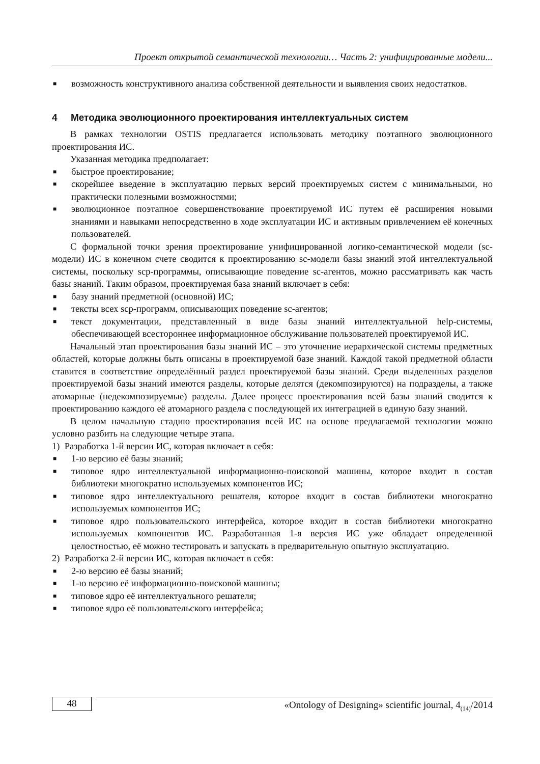Проект открытой семантической технологии… Часть 2: унифицированные модели...
■ возможность конструктивного анализа собственной деятельности и выявления своих недостатков.
4 Методика эволюционного проектирования интеллектуальных систем
В рамках технологии OSTIS предлагается использовать методику поэтапного эволюционного проектирования ИС.
Указанная методика предполагает:
■ быстрое проектирование;
■ скорейшее введение в эксплуатацию первых версий проектируемых систем с минимальными, но практически полезными возможностями;
■ эволюционное поэтапное совершенствование проектируемой ИС путем её расширения новыми знаниями и навыками непосредственно в ходе эксплуатации ИС и активным привлечением её конечных пользователей.
С формальной точки зрения проектирование унифицированной логико-семантической модели (sc-модели) ИС в конечном счете сводится к проектированию sc-модели базы знаний этой интеллектуальной системы, поскольку scp-программы, описывающие поведение sc-агентов, можно рассматривать как часть базы знаний. Таким образом, проектируемая база знаний включает в себя:
■ базу знаний предметной (основной) ИС;
■ тексты всех scp-программ, описывающих поведение sc-агентов;
■ текст документации, представленный в виде базы знаний интеллектуальной help-системы, обеспечивающей всестороннее информационное обслуживание пользователей проектируемой ИС.
Начальный этап проектирования базы знаний ИС – это уточнение иерархической системы предметных областей, которые должны быть описаны в проектируемой базе знаний. Каждой такой предметной области ставится в соответствие определённый раздел проектируемой базы знаний. Среди выделенных разделов проектируемой базы знаний имеются разделы, которые делятся (декомпозируются) на подразделы, а также атомарные (недекомпозируемые) разделы. Далее процесс проектирования всей базы знаний сводится к проектированию каждого её атомарного раздела с последующей их интеграцией в единую базу знаний.
В целом начальную стадию проектирования всей ИС на основе предлагаемой технологии можно условно разбить на следующие четыре этапа.
1) Разработка 1-й версии ИС, которая включает в себя:
■ 1-ю версию её базы знаний;
■ типовое ядро интеллектуальной информационно-поисковой машины, которое входит в состав библиотеки многократно используемых компонентов ИС;
■ типовое ядро интеллектуального решателя, которое входит в состав библиотеки многократно используемых компонентов ИС;
■ типовое ядро пользовательского интерфейса, которое входит в состав библиотеки многократно используемых компонентов ИС. Разработанная 1-я версия ИС уже обладает определенной целостностью, её можно тестировать и запускать в предварительную опытную эксплуатацию.
2) Разработка 2-й версии ИС, которая включает в себя:
■ 2-ю версию её базы знаний;
■ 1-ю версию её информационно-поисковой машины;
■ типовое ядро её интеллектуального решателя;
■ типовое ядро её пользовательского интерфейса;
48
«Ontology of Designing» scientific journal, 4<sub>(14)</sub>/2014